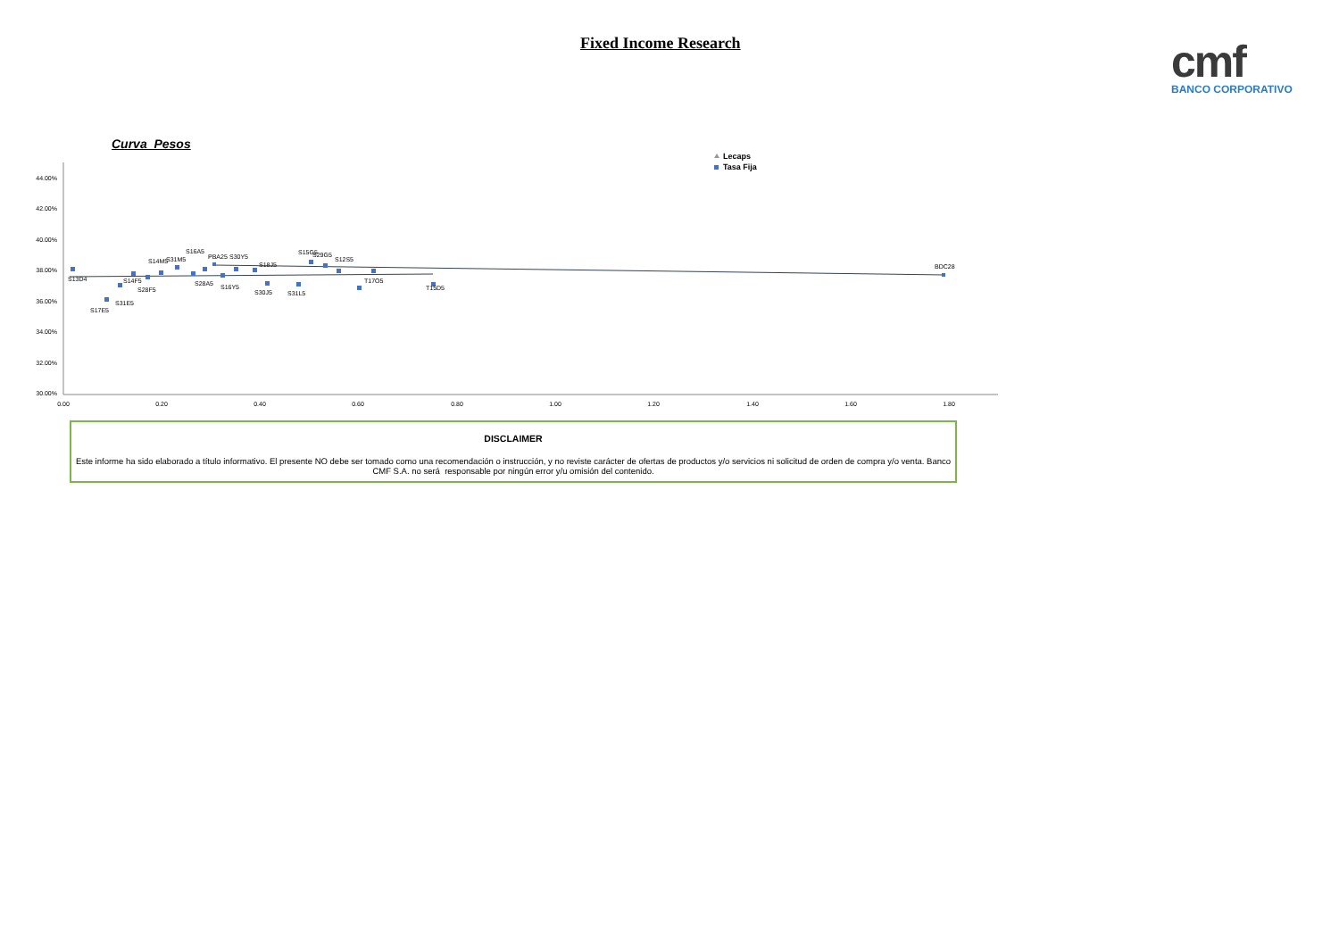Fixed Income Research
cmf
BANCO CORPORATIVO
Curva Pesos
44.00%
42.00%
40.00%
38.00%
36.00%
34.00%
32.00%
30.00%
0.00
0.20
0.40
0.60
0.80
1.00
1.20
1.40
1.60
1.80
S13D4
S17E5
S31E5
S14F5
S28F5
S14M5
S31M5
S16A5
S28A5
PBA25
S16Y5
S30Y5
S18J5
S30J5
S31L5
S15G5
S29G5
S12S5
T17O5
T15D5
BDC28
Lecaps
Tasa Fija
DISCLAIMER
Este informe ha sido elaborado a título informativo. El presente NO debe ser tomado como una recomendación o instrucción, y no reviste carácter de ofertas de productos y/o servicios ni solicitud de orden de compra y/o venta. Banco CMF S.A. no será responsable por ningún error y/u omisión del contenido.